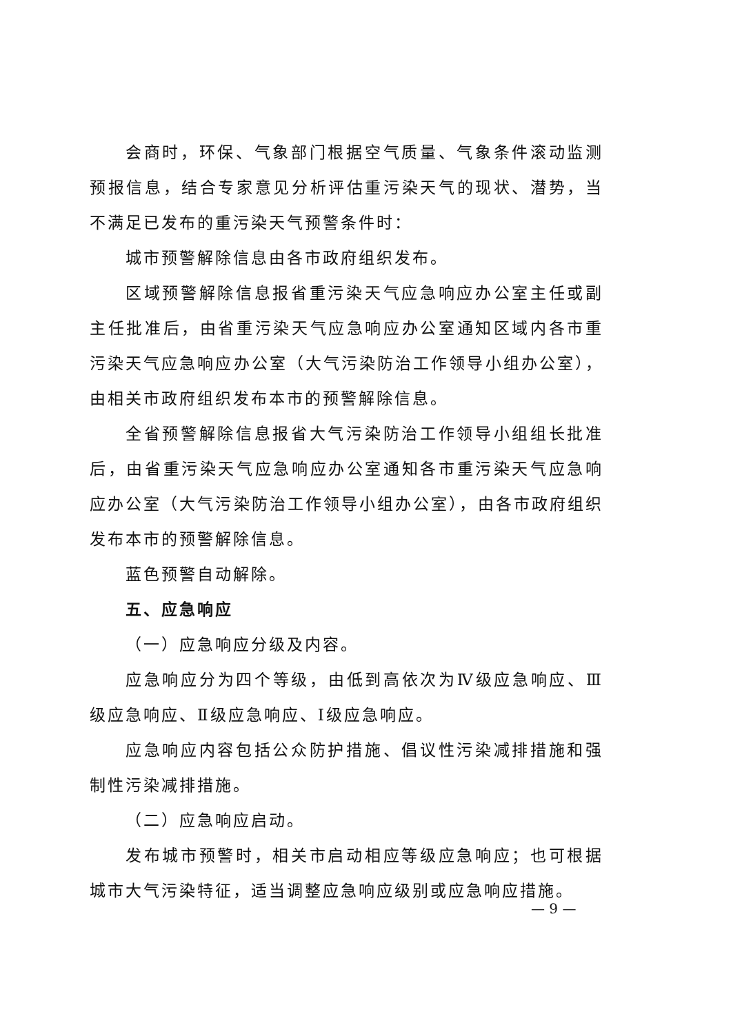会商时，环保、气象部门根据空气质量、气象条件滚动监测预报信息，结合专家意见分析评估重污染天气的现状、潜势，当不满足已发布的重污染天气预警条件时：
城市预警解除信息由各市政府组织发布。
区域预警解除信息报省重污染天气应急响应办公室主任或副主任批准后，由省重污染天气应急响应办公室通知区域内各市重污染天气应急响应办公室（大气污染防治工作领导小组办公室），由相关市政府组织发布本市的预警解除信息。
全省预警解除信息报省大气污染防治工作领导小组组长批准后，由省重污染天气应急响应办公室通知各市重污染天气应急响应办公室（大气污染防治工作领导小组办公室），由各市政府组织发布本市的预警解除信息。
蓝色预警自动解除。
五、应急响应
（一）应急响应分级及内容。
应急响应分为四个等级，由低到高依次为Ⅳ级应急响应、Ⅲ级应急响应、Ⅱ级应急响应、Ⅰ级应急响应。
应急响应内容包括公众防护措施、倡议性污染减排措施和强制性污染减排措施。
（二）应急响应启动。
发布城市预警时，相关市启动相应等级应急响应；也可根据城市大气污染特征，适当调整应急响应级别或应急响应措施。
— 9 —